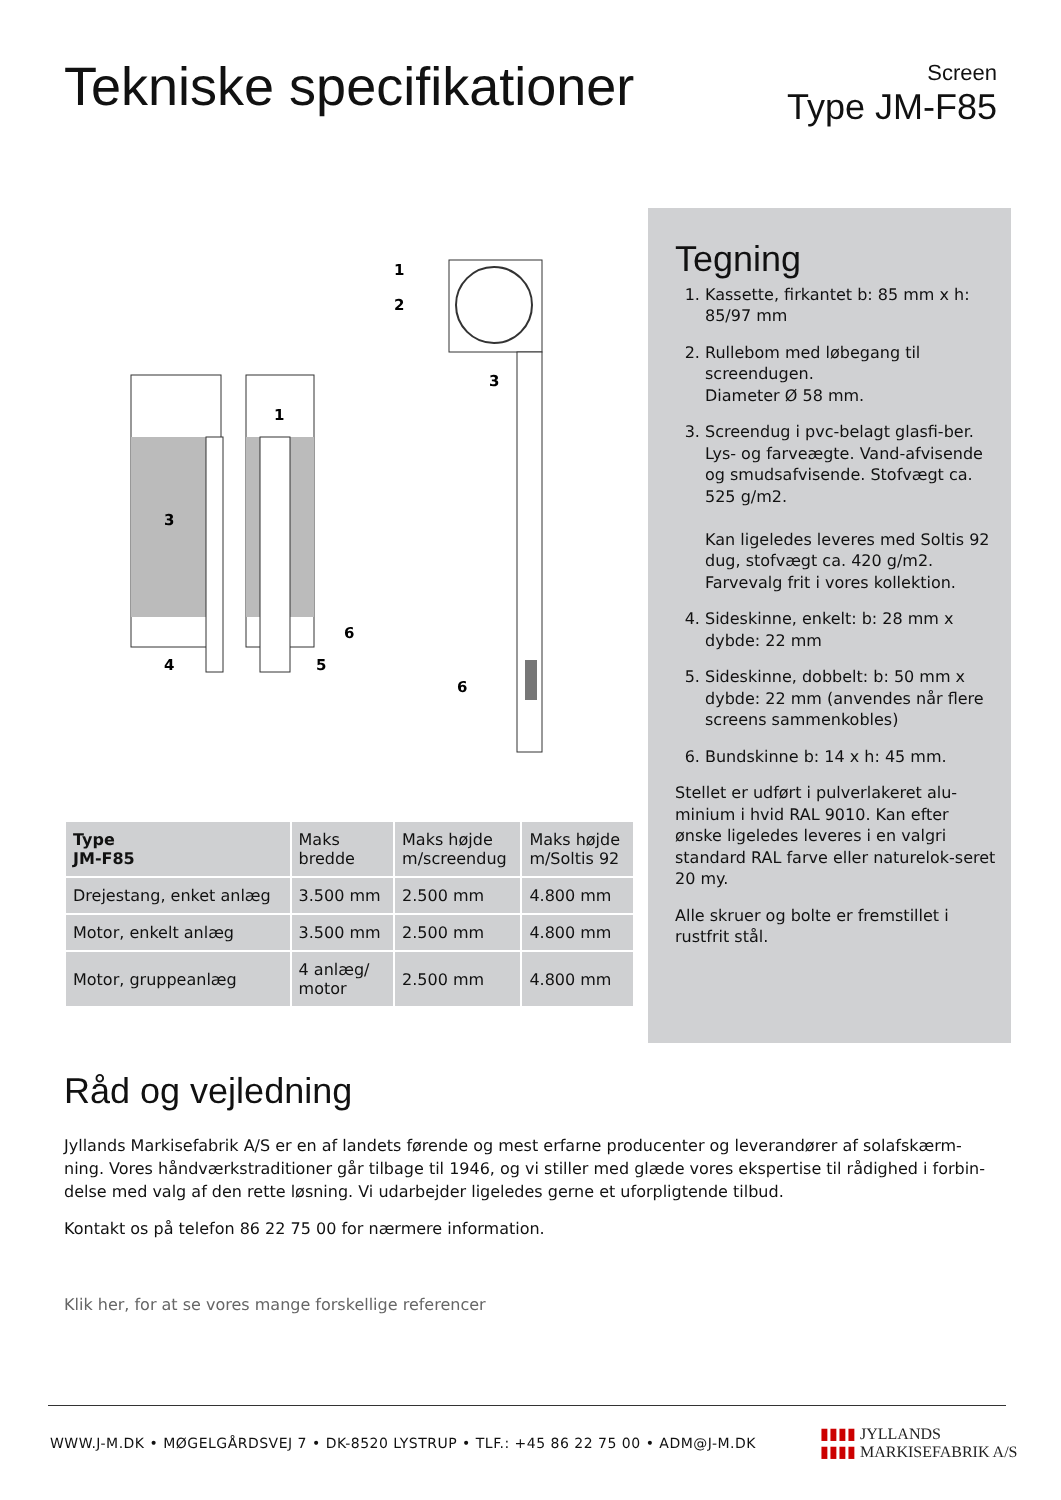Tekniske specifikationer
Screen
Type JM-F85
1
2
3
1
3
4
5
6
6
Tegning
1. Kassette, firkantet b: 85 mm x h: 85/97 mm
2. Rullebom med løbegang til screendugen.
Diameter Ø 58 mm.
3. Screendug i pvc-belagt glasfi-ber. Lys- og farveægte. Vand-afvisende og smudsafvisende. Stofvægt ca. 525 g/m2.
Kan ligeledes leveres med Soltis 92 dug, stofvægt ca. 420 g/m2. Farvevalg frit i vores kollektion.
4. Sideskinne, enkelt: b: 28 mm x dybde: 22 mm
5. Sideskinne, dobbelt: b: 50 mm x dybde: 22 mm (anvendes når flere screens sammenkobles)
6. Bundskinne b: 14 x h: 45 mm.
Stellet er udført i pulverlakeret alu-minium i hvid RAL 9010. Kan efter ønske ligeledes leveres i en valgri standard RAL farve eller naturelok-seret 20 my.
Alle skruer og bolte er fremstillet i rustfrit stål.
| Type JM-F85 | Maks bredde | Maks højde m/screendug | Maks højde m/Soltis 92 |
| --- | --- | --- | --- |
| Drejestang, enket anlæg | 3.500 mm | 2.500 mm | 4.800 mm |
| Motor, enkelt anlæg | 3.500 mm | 2.500 mm | 4.800 mm |
| Motor, gruppeanlæg | 4 anlæg/ motor | 2.500 mm | 4.800 mm |
Råd og vejledning
Jyllands Markisefabrik A/S er en af landets førende og mest erfarne producenter og leverandører af solafskærm-ning. Vores håndværkstraditioner går tilbage til 1946, og vi stiller med glæde vores ekspertise til rådighed i forbin-delse med valg af den rette løsning. Vi udarbejder ligeledes gerne et uforpligtende tilbud.
Kontakt os på telefon 86 22 75 00 for nærmere information.
Klik her, for at se vores mange forskellige referencer
WWW.J-M.DK • MØGELGÅRDSVEJ 7 • DK-8520 LYSTRUP • TLF.: +45 86 22 75 00 • ADM@J-M.DK
▮▮▮▮ JYLLANDS
▮▮▮▮ MARKISEFABRIK A/S